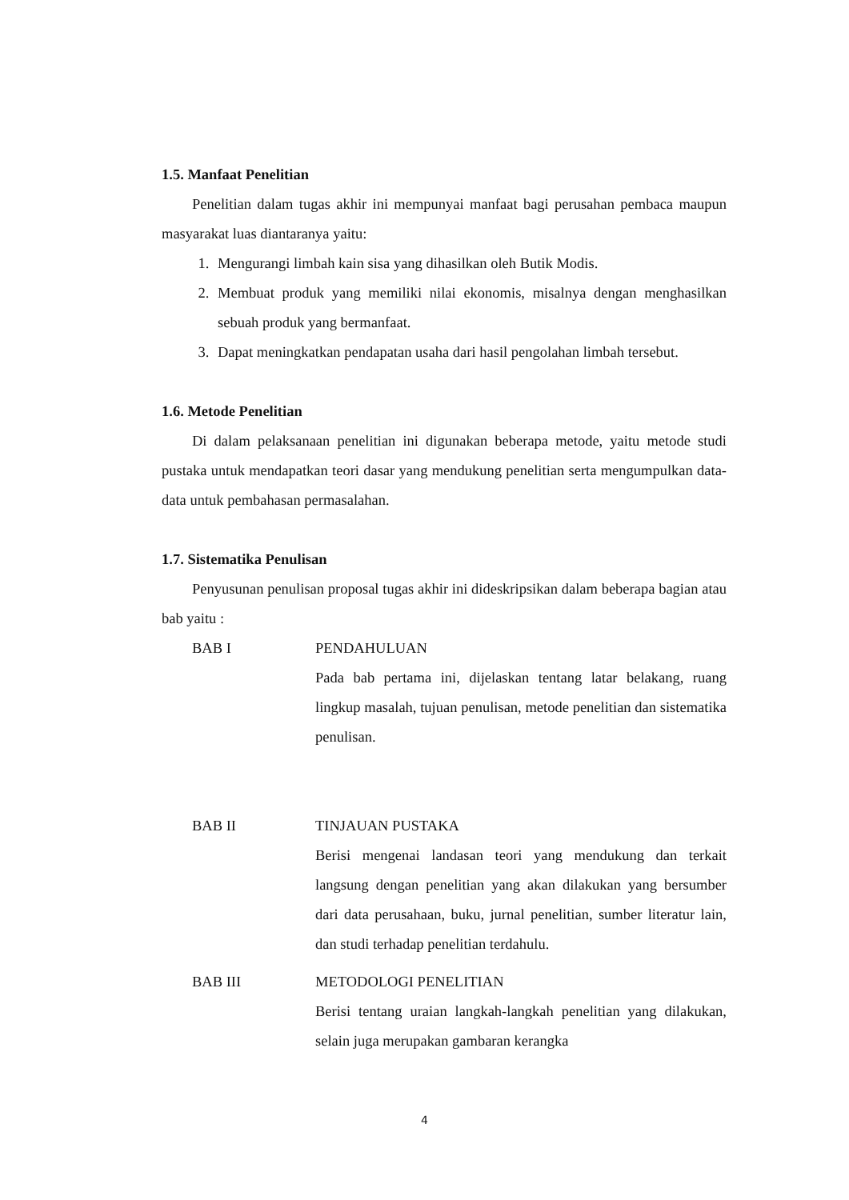1.5. Manfaat Penelitian
Penelitian dalam tugas akhir ini mempunyai manfaat bagi perusahan pembaca maupun masyarakat luas diantaranya yaitu:
1. Mengurangi limbah kain sisa yang dihasilkan oleh Butik Modis.
2. Membuat produk yang memiliki nilai ekonomis, misalnya dengan menghasilkan sebuah produk yang bermanfaat.
3. Dapat meningkatkan pendapatan usaha dari hasil pengolahan limbah tersebut.
1.6. Metode Penelitian
Di dalam pelaksanaan penelitian ini digunakan beberapa metode, yaitu metode studi pustaka untuk mendapatkan teori dasar yang mendukung penelitian serta mengumpulkan data-data untuk pembahasan permasalahan.
1.7. Sistematika Penulisan
Penyusunan penulisan proposal tugas akhir ini dideskripsikan dalam beberapa bagian atau bab yaitu :
BAB I PENDAHULUAN
Pada bab pertama ini, dijelaskan tentang latar belakang, ruang lingkup masalah, tujuan penulisan, metode penelitian dan sistematika penulisan.
BAB II TINJAUAN PUSTAKA
Berisi mengenai landasan teori yang mendukung dan terkait langsung dengan penelitian yang akan dilakukan yang bersumber dari data perusahaan, buku, jurnal penelitian, sumber literatur lain, dan studi terhadap penelitian terdahulu.
BAB III METODOLOGI PENELITIAN
Berisi tentang uraian langkah-langkah penelitian yang dilakukan, selain juga merupakan gambaran kerangka
4